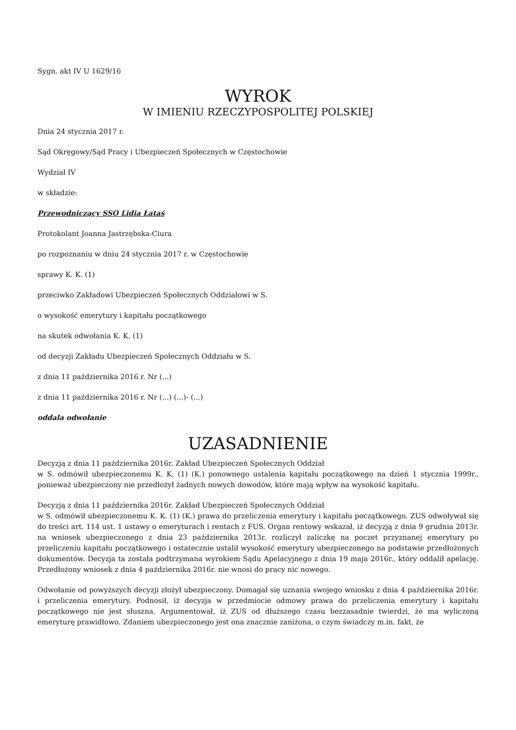Sygn. akt IV U 1629/16
WYROK
W IMIENIU RZECZYPOSPOLITEJ POLSKIEJ
Dnia 24 stycznia 2017 r.
Sąd Okręgowy/Sąd Pracy i Ubezpieczeń Społecznych w Częstochowie
Wydział IV
w składzie:
Przewodniczący SSO Lidia Łataś
Protokolant Joanna Jastrzębska-Ciura
po rozpoznaniu w dniu 24 stycznia 2017 r. w Częstochowie
sprawy K. K. (1)
przeciwko Zakładowi Ubezpieczeń Społecznych Oddziałowi w S.
o wysokość emerytury i kapitału początkowego
na skutek odwołania K. K. (1)
od decyzji Zakładu Ubezpieczeń Społecznych Oddziału w S.
z dnia 11 października 2016 r. Nr (...)
z dnia 11 października 2016 r. Nr (...) (...)- (...)
oddala odwołanie
UZASADNIENIE
Decyzją z dnia 11 października 2016r. Zakład Ubezpieczeń Społecznych Oddział
w S. odmówił ubezpieczonemu K. K. (1) (K.) ponownego ustalenia kapitału początkowego na dzień 1 stycznia 1999r., ponieważ ubezpieczony nie przedłożył żadnych nowych dowodów, które mają wpływ na wysokość kapitału.
Decyzją z dnia 11 października 2016r. Zakład Ubezpieczeń Społecznych Oddział
w S. odmówił ubezpieczonemu K. K. (1) (K.) prawa do przeliczenia emerytury i kapitału początkowego. ZUS odwoływał się do treści art. 114 ust. 1 ustawy o emeryturach i rentach z FUS. Organ rentowy wskazał, iż decyzją z dnia 9 grudnia 2013r. na wniosek ubezpieczonego z dnia 23 października 2013r. rozliczył zaliczkę na poczet przyznanej emerytury po przeliczeniu kapitału początkowego i ostatecznie ustalił wysokość emerytury ubezpieczonego na podstawie przedłożonych dokumentów. Decyzja ta została podtrzymana wyrokiem Sądu Apelacyjnego z dnia 19 maja 2016r., który oddalił apelację. Przedłożony wniosek z dnia 4 października 2016r. nie wnosi do pracy nic nowego.
Odwołanie od powyższych decyzji złożył ubezpieczony. Domagał się uznania swojego wniosku z dnia 4 października 2016r. i przeliczenia emerytury. Podnosił, iż decyzja w przedmiocie odmowy prawa do przeliczenia emerytury i kapitału początkowego nie jest słuszna. Argumentował, iż ZUS od dłuższego czasu bezzasadnie twierdzi, że ma wyliczoną emeryturę prawidłowo. Zdaniem ubezpieczonego jest ona znacznie zaniżona, o czym świadczy m.in. fakt, że